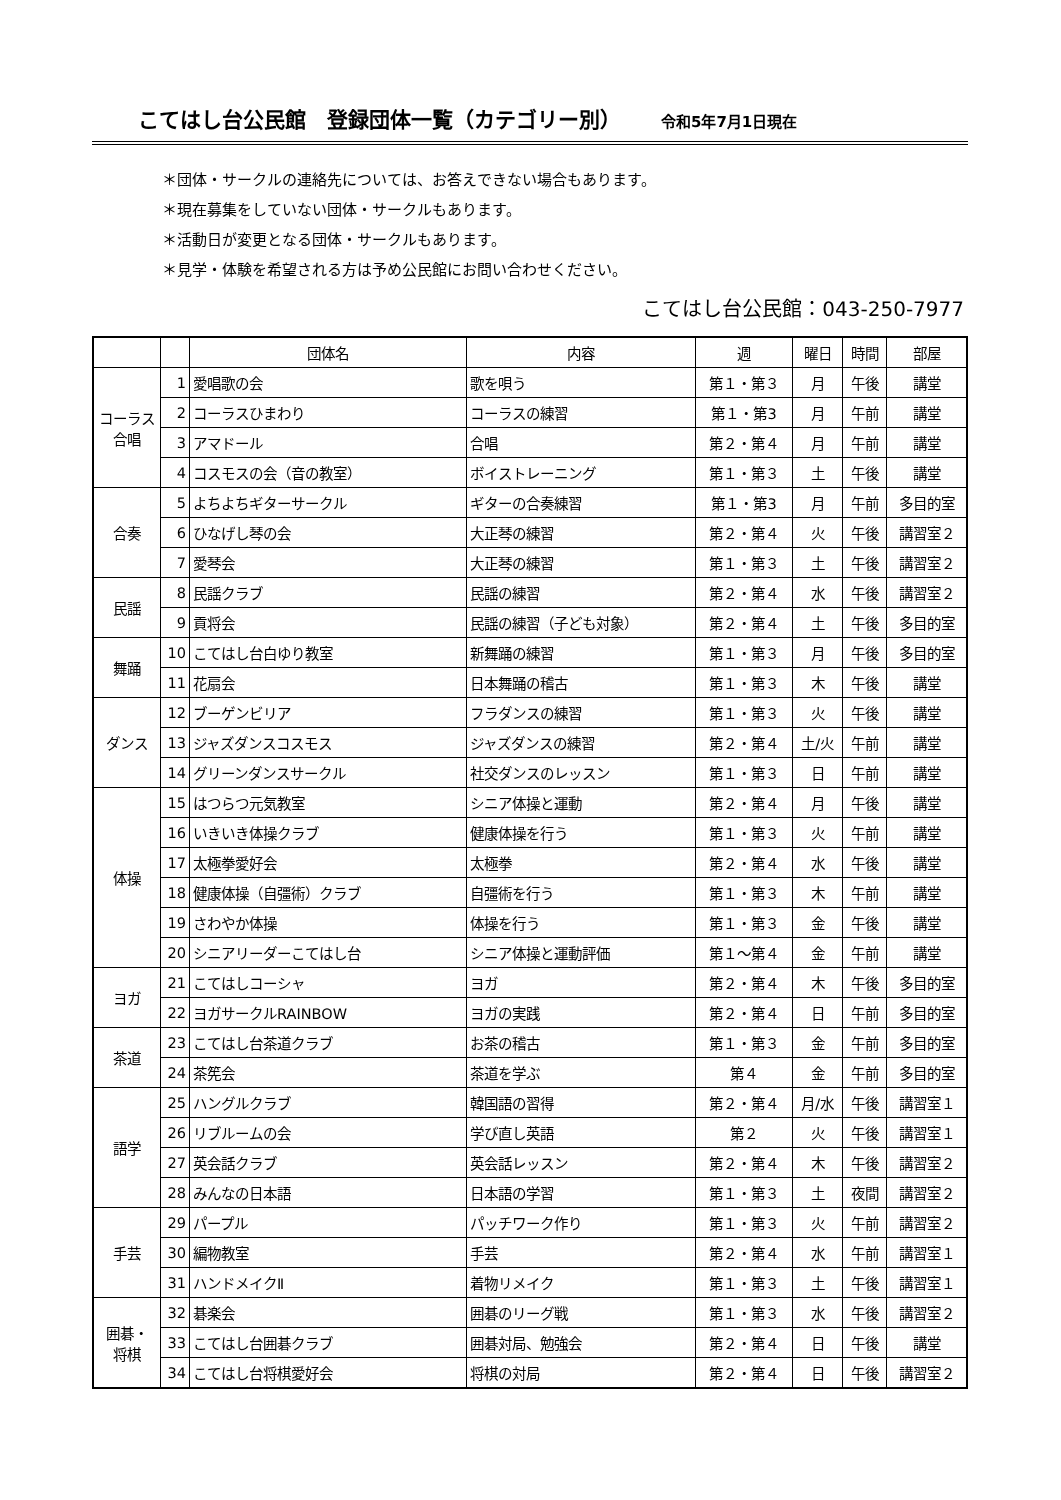こてはし台公民館　登録団体一覧（カテゴリー別） 令和5年7月1日現在
＊団体・サークルの連絡先については、お答えできない場合もあります。
＊現在募集をしていない団体・サークルもあります。
＊活動日が変更となる団体・サークルもあります。
＊見学・体験を希望される方は予め公民館にお問い合わせください。
こてはし台公民館：043-250-7977
| | | 団体名 | 内容 | 週 | 曜日 | 時間 | 部屋 |
| --- | --- | --- | --- | --- | --- | --- | --- |
| コーラス 合唱 | 1 | 愛唱歌の会 | 歌を唄う | 第１・第３ | 月 | 午後 | 講堂 |
| | 2 | コーラスひまわり | コーラスの練習 | 第１・第3 | 月 | 午前 | 講堂 |
| | 3 | アマドール | 合唱 | 第２・第４ | 月 | 午前 | 講堂 |
| | 4 | コスモスの会（音の教室） | ボイストレーニング | 第１・第３ | 土 | 午後 | 講堂 |
| 合奏 | 5 | よちよちギターサークル | ギターの合奏練習 | 第１・第3 | 月 | 午前 | 多目的室 |
| | 6 | ひなげし琴の会 | 大正琴の練習 | 第２・第４ | 火 | 午後 | 講習室２ |
| | 7 | 愛琴会 | 大正琴の練習 | 第１・第３ | 土 | 午後 | 講習室２ |
| 民謡 | 8 | 民謡クラブ | 民謡の練習 | 第２・第４ | 水 | 午後 | 講習室２ |
| | 9 | 貢将会 | 民謡の練習（子ども対象） | 第２・第４ | 土 | 午後 | 多目的室 |
| 舞踊 | 10 | こてはし台白ゆり教室 | 新舞踊の練習 | 第１・第３ | 月 | 午後 | 多目的室 |
| | 11 | 花扇会 | 日本舞踊の稽古 | 第１・第３ | 木 | 午後 | 講堂 |
| ダンス | 12 | ブーゲンビリア | フラダンスの練習 | 第１・第３ | 火 | 午後 | 講堂 |
| | 13 | ジャズダンスコスモス | ジャズダンスの練習 | 第２・第４ | 土/火 | 午前 | 講堂 |
| | 14 | グリーンダンスサークル | 社交ダンスのレッスン | 第１・第３ | 日 | 午前 | 講堂 |
| 体操 | 15 | はつらつ元気教室 | シニア体操と運動 | 第２・第４ | 月 | 午後 | 講堂 |
| | 16 | いきいき体操クラブ | 健康体操を行う | 第１・第３ | 火 | 午前 | 講堂 |
| | 17 | 太極拳愛好会 | 太極拳 | 第２・第４ | 水 | 午後 | 講堂 |
| | 18 | 健康体操（自彊術）クラブ | 自彊術を行う | 第１・第３ | 木 | 午前 | 講堂 |
| | 19 | さわやか体操 | 体操を行う | 第１・第３ | 金 | 午後 | 講堂 |
| | 20 | シニアリーダーこてはし台 | シニア体操と運動評価 | 第１～第４ | 金 | 午前 | 講堂 |
| ヨガ | 21 | こてはしコーシャ | ヨガ | 第２・第４ | 木 | 午後 | 多目的室 |
| | 22 | ヨガサークルRAINBOW | ヨガの実践 | 第２・第４ | 日 | 午前 | 多目的室 |
| 茶道 | 23 | こてはし台茶道クラブ | お茶の稽古 | 第１・第３ | 金 | 午前 | 多目的室 |
| | 24 | 茶筅会 | 茶道を学ぶ | 第４ | 金 | 午前 | 多目的室 |
| 語学 | 25 | ハングルクラブ | 韓国語の習得 | 第２・第４ | 月/水 | 午後 | 講習室１ |
| | 26 | リブルームの会 | 学び直し英語 | 第２ | 火 | 午後 | 講習室１ |
| | 27 | 英会話クラブ | 英会話レッスン | 第２・第４ | 木 | 午後 | 講習室２ |
| | 28 | みんなの日本語 | 日本語の学習 | 第１・第３ | 土 | 夜間 | 講習室２ |
| 手芸 | 29 | パープル | パッチワーク作り | 第１・第３ | 火 | 午前 | 講習室２ |
| | 30 | 編物教室 | 手芸 | 第２・第４ | 水 | 午前 | 講習室１ |
| | 31 | ハンドメイクⅡ | 着物リメイク | 第１・第３ | 土 | 午後 | 講習室１ |
| 囲碁・ 将棋 | 32 | 碁楽会 | 囲碁のリーグ戦 | 第１・第３ | 水 | 午後 | 講習室２ |
| | 33 | こてはし台囲碁クラブ | 囲碁対局、勉強会 | 第２・第４ | 日 | 午後 | 講堂 |
| | 34 | こてはし台将棋愛好会 | 将棋の対局 | 第２・第４ | 日 | 午後 | 講習室２ |